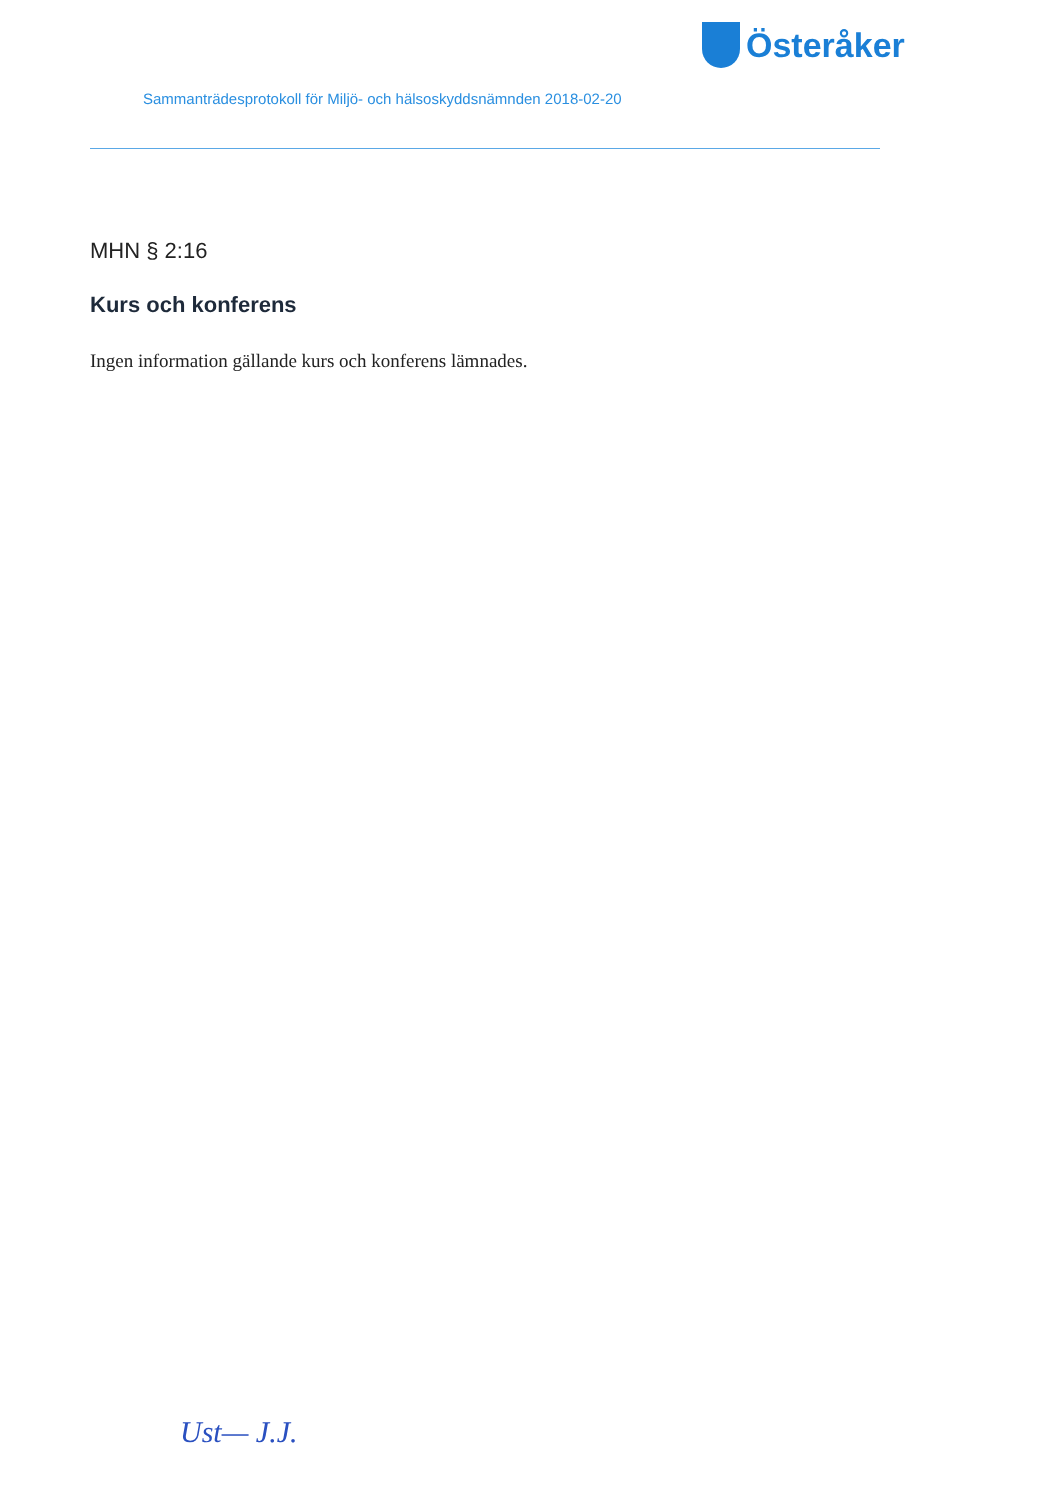Österåker
Sammanträdesprotokoll för Miljö- och hälsoskyddsnämnden 2018-02-20
MHN § 2:16
Kurs och konferens
Ingen information gällande kurs och konferens lämnades.
Ust— J.J.